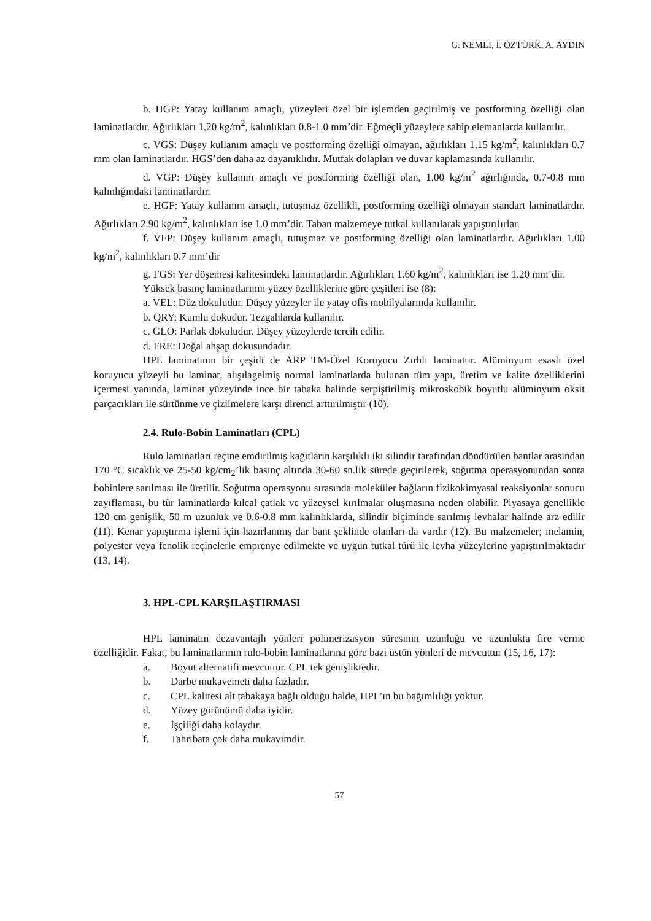G. NEMLİ, İ. ÖZTÜRK, A. AYDIN
b. HGP: Yatay kullanım amaçlı, yüzeyleri özel bir işlemden geçirilmiş ve postforming özelliği olan laminatlardır. Ağırlıkları 1.20 kg/m<sup>2</sup>, kalınlıkları 0.8-1.0 mm’dir. Eğmeçli yüzeylere sahip elemanlarda kullanılır.
c. VGS: Düşey kullanım amaçlı ve postforming özelliği olmayan, ağırlıkları 1.15 kg/m<sup>2</sup>, kalınlıkları 0.7 mm olan laminatlardır. HGS’den daha az dayanıklıdır. Mutfak dolapları ve duvar kaplamasında kullanılır.
d. VGP: Düşey kullanım amaçlı ve postforming özelliği olan, 1.00 kg/m<sup>2</sup> ağırlığında, 0.7-0.8 mm kalınlığındaki laminatlardır.
e. HGF: Yatay kullanım amaçlı, tutuşmaz özellikli, postforming özelliği olmayan standart laminatlardır. Ağırlıkları 2.90 kg/m<sup>2</sup>, kalınlıkları ise 1.0 mm’dir. Taban malzemeye tutkal kullanılarak yapıştırılırlar.
f. VFP: Düşey kullanım amaçlı, tutuşmaz ve postforming özelliği olan laminatlardır. Ağırlıkları 1.00 kg/m<sup>2</sup>, kalınlıkları 0.7 mm’dir
g. FGS: Yer döşemesi kalitesindeki laminatlardır. Ağırlıkları 1.60 kg/m<sup>2</sup>, kalınlıkları ise 1.20 mm’dir.
Yüksek basınç laminatlarının yüzey özelliklerine göre çeşitleri ise (8):
a. VEL: Düz dokuludur. Düşey yüzeyler ile yatay ofis mobilyalarında kullanılır.
b. QRY: Kumlu dokudur. Tezgahlarda kullanılır.
c. GLO: Parlak dokuludur. Düşey yüzeylerde tercih edilir.
d. FRE: Doğal ahşap dokusundadır.
HPL laminatının bir çeşidi de ARP TM-Özel Koruyucu Zırhlı laminattır. Alüminyum esaslı özel koruyucu yüzeyli bu laminat, alışılagelmiş normal laminatlarda bulunan tüm yapı, üretim ve kalite özelliklerini içermesi yanında, laminat yüzeyinde ince bir tabaka halinde serpiştirilmiş mikroskobik boyutlu alüminyum oksit parçacıkları ile sürtünme ve çizilmelere karşı direnci arttırılmıştır (10).
2.4. Rulo-Bobin Laminatları (CPL)
Rulo laminatları reçine emdirilmiş kağıtların karşılıklı iki silindir tarafından döndürülen bantlar arasından 170 °C sıcaklık ve 25-50 kg/cm<sub>2</sub>’lik basınç altında 30-60 sn.lik sürede geçirilerek, soğutma operasyonundan sonra bobinlere sarılması ile üretilir. Soğutma operasyonu sırasında moleküler bağların fizikokimyasal reaksiyonlar sonucu zayıflaması, bu tür laminatlarda kılcal çatlak ve yüzeysel kırılmalar oluşmasına neden olabilir. Piyasaya genellikle 120 cm genişlik, 50 m uzunluk ve 0.6-0.8 mm kalınlıklarda, silindir biçiminde sarılmış levhalar halinde arz edilir (11). Kenar yapıştırma işlemi için hazırlanmış dar bant şeklinde olanları da vardır (12). Bu malzemeler; melamin, polyester veya fenolik reçinelerle emprenye edilmekte ve uygun tutkal türü ile levha yüzeylerine yapıştırılmaktadır (13, 14).
3. HPL-CPL KARŞILAŞTIRMASI
HPL laminatın dezavantajlı yönleri polimerizasyon süresinin uzunluğu ve uzunlukta fire verme özelliğidir. Fakat, bu laminatlarının rulo-bobin laminatlarına göre bazı üstün yönleri de mevcuttur (15, 16, 17):
a. Boyut alternatifi mevcuttur. CPL tek genişliktedir.
b. Darbe mukavemeti daha fazladır.
c. CPL kalitesi alt tabakaya bağlı olduğu halde, HPL’ın bu bağımlılığı yoktur.
d. Yüzey görünümü daha iyidir.
e. İşçiliği daha kolaydır.
f. Tahribata çok daha mukavimdir.
57